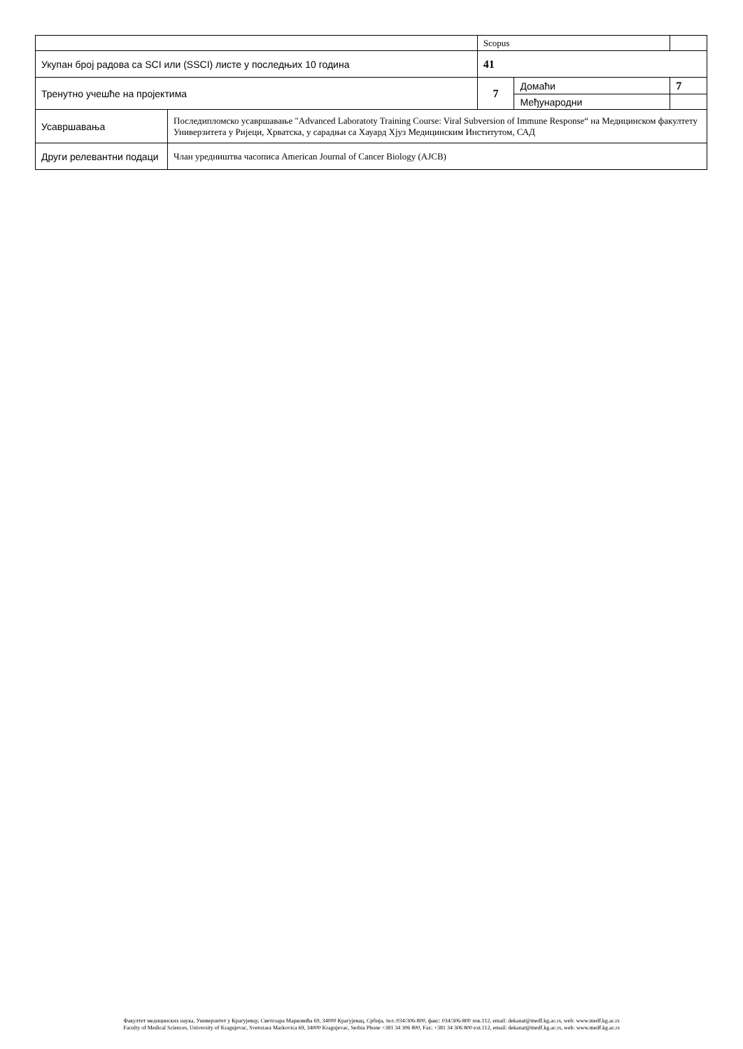| | | Scopus | | |
| Укупан број радова са SCI или (SSCI) листе у последњих 10 година | | 41 | | |
| Тренутно учешће на пројектима | | 7 | Домаћи | 7 |
| | | | Међународни | |
| Усавршавања | Последипломско усавршавање "Advanced Laboratoty Training Course: Viral Subversion of Immune Response“ на Медицинском факултету Универзитета у Ријеци, Хрватска, у сарадњи са Хауард Хјуз Медицинским Институтом, САД | | | |
| Други релевантни подаци | Члан уредништва часописа American Journal of Cancer Biology (AJCB) | | | |
Факултет медицинских наука, Универзитет у Крагујевцу, Светозара Марковића 69, 34000 Крагујевац, Србија, тел.:034/306-800, факс: 034/306-800 лок.112, email: dekanat@medf.kg.ac.rs, web: www.medf.kg.ac.rs
Faculty of Medical Sciences, University of Kragujevac, Svetozara Markovica 69, 34000 Kragujevac, Serbia Phone +381 34 306 800, Fax: +381 34 306 800 ext.112, email: dekanat@medf.kg.ac.rs, web: www.medf.kg.ac.rs